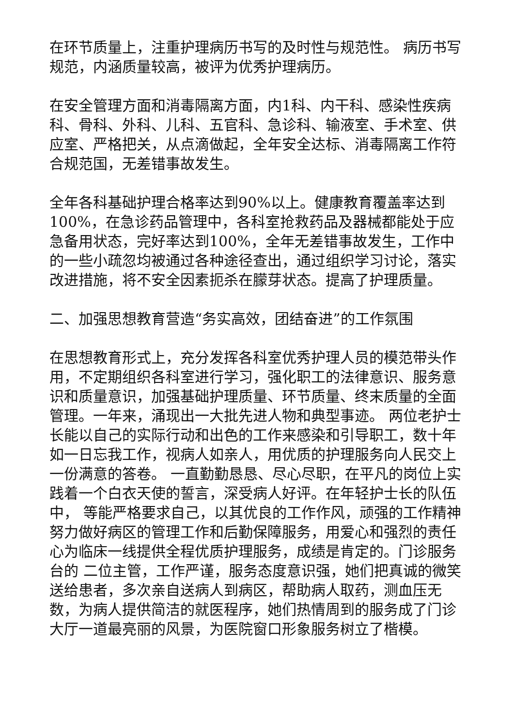在环节质量上，注重护理病历书写的及时性与规范性。 病历书写规范，内涵质量较高，被评为优秀护理病历。
在安全管理方面和消毒隔离方面，内1科、内干科、感染性疾病科、骨科、外科、儿科、五官科、急诊科、输液室、手术室、供应室、严格把关，从点滴做起，全年安全达标、消毒隔离工作符合规范国，无差错事故发生。
全年各科基础护理合格率达到90%以上。健康教育覆盖率达到100%，在急诊药品管理中，各科室抢救药品及器械都能处于应急备用状态，完好率达到100%，全年无差错事故发生，工作中的一些小疏忽均被通过各种途径查出，通过组织学习讨论，落实改进措施，将不安全因素扼杀在朦芽状态。提高了护理质量。
二、加强思想教育营造“务实高效，团结奋进”的工作氛围
在思想教育形式上，充分发挥各科室优秀护理人员的模范带头作用，不定期组织各科室进行学习，强化职工的法律意识、服务意识和质量意识，加强基础护理质量、环节质量、终末质量的全面管理。一年来，涌现出一大批先进人物和典型事迹。 两位老护士长能以自己的实际行动和出色的工作来感染和引导职工，数十年如一日忘我工作，视病人如亲人，用优质的护理服务向人民交上一份满意的答卷。 一直勤勤恳恳、尽心尽职，在平凡的岗位上实践着一个白衣天使的誓言，深受病人好评。在年轻护士长的队伍中， 等能严格要求自己，以其优良的工作作风，顽强的工作精神努力做好病区的管理工作和后勤保障服务，用爱心和强烈的责任心为临床一线提供全程优质护理服务，成绩是肯定的。门诊服务台的 二位主管，工作严谨，服务态度意识强，她们把真诚的微笑送给患者，多次亲自送病人到病区，帮助病人取药，测血压无数，为病人提供简洁的就医程序，她们热情周到的服务成了门诊大厅一道最亮丽的风景，为医院窗口形象服务树立了楷模。